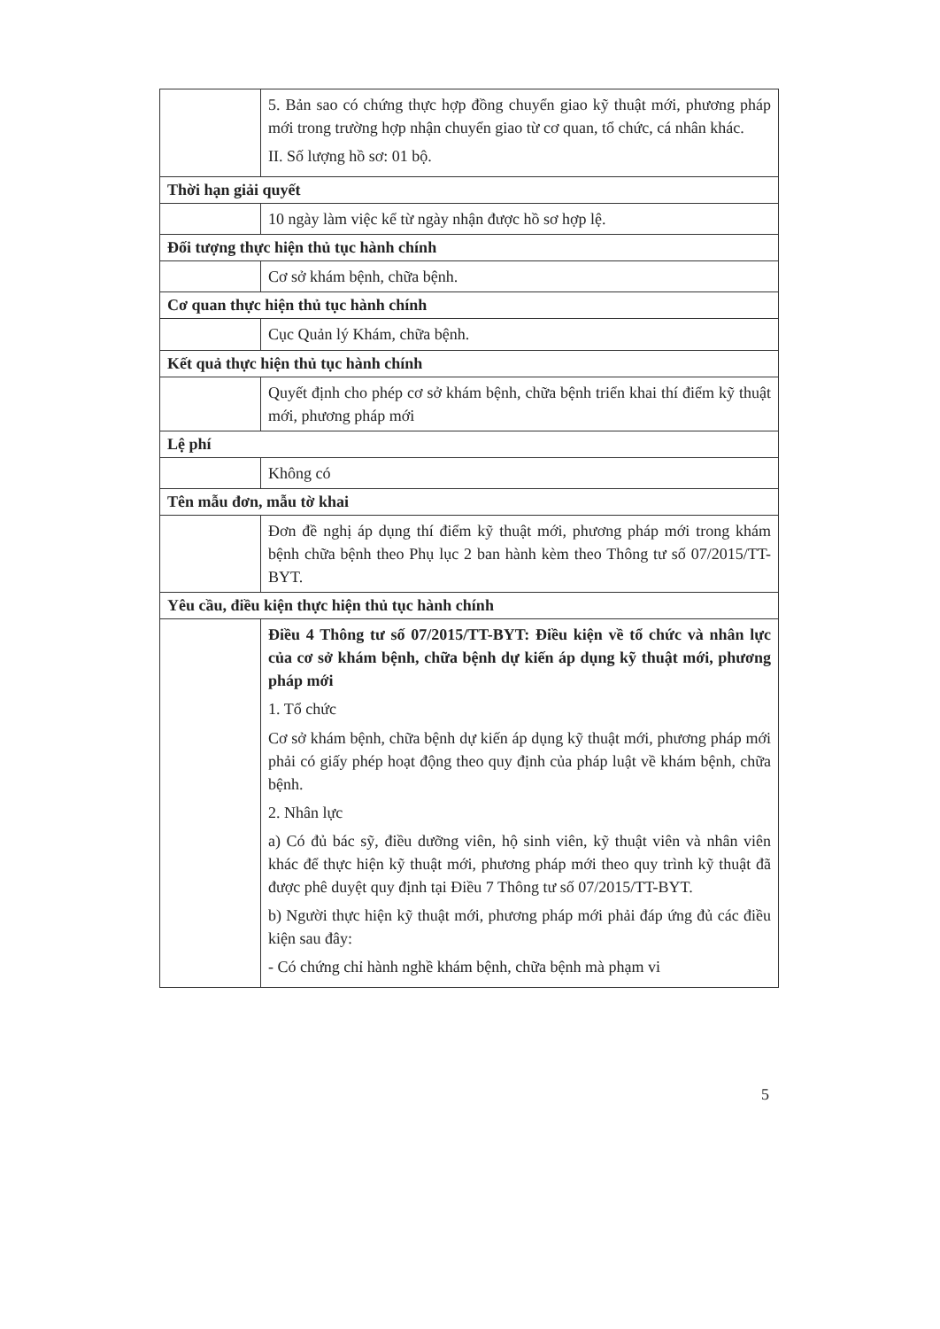| | 5. Bản sao có chứng thực hợp đồng chuyển giao kỹ thuật mới, phương pháp mới trong trường hợp nhận chuyển giao từ cơ quan, tổ chức, cá nhân khác. II. Số lượng hồ sơ: 01 bộ. |
| Thời hạn giải quyết | |
| | 10 ngày làm việc kể từ ngày nhận được hồ sơ hợp lệ. |
| Đối tượng thực hiện thủ tục hành chính | |
| | Cơ sở khám bệnh, chữa bệnh. |
| Cơ quan thực hiện thủ tục hành chính | |
| | Cục Quản lý Khám, chữa bệnh. |
| Kết quả thực hiện thủ tục hành chính | |
| | Quyết định cho phép cơ sở khám bệnh, chữa bệnh triển khai thí điểm kỹ thuật mới, phương pháp mới |
| Lệ phí | |
| | Không có |
| Tên mẫu đơn, mẫu tờ khai | |
| | Đơn đề nghị áp dụng thí điểm kỹ thuật mới, phương pháp mới trong khám bệnh chữa bệnh theo Phụ lục 2 ban hành kèm theo Thông tư số 07/2015/TT-BYT. |
| Yêu cầu, điều kiện thực hiện thủ tục hành chính | |
| | Điều 4 Thông tư số 07/2015/TT-BYT: Điều kiện về tổ chức và nhân lực của cơ sở khám bệnh, chữa bệnh dự kiến áp dụng kỹ thuật mới, phương pháp mới 1. Tổ chức Cơ sở khám bệnh, chữa bệnh dự kiến áp dụng kỹ thuật mới, phương pháp mới phải có giấy phép hoạt động theo quy định của pháp luật về khám bệnh, chữa bệnh. 2. Nhân lực a) Có đủ bác sỹ, điều dưỡng viên, hộ sinh viên, kỹ thuật viên và nhân viên khác để thực hiện kỹ thuật mới, phương pháp mới theo quy trình kỹ thuật đã được phê duyệt quy định tại Điều 7 Thông tư số 07/2015/TT-BYT. b) Người thực hiện kỹ thuật mới, phương pháp mới phải đáp ứng đủ các điều kiện sau đây: - Có chứng chỉ hành nghề khám bệnh, chữa bệnh mà phạm vi |
5